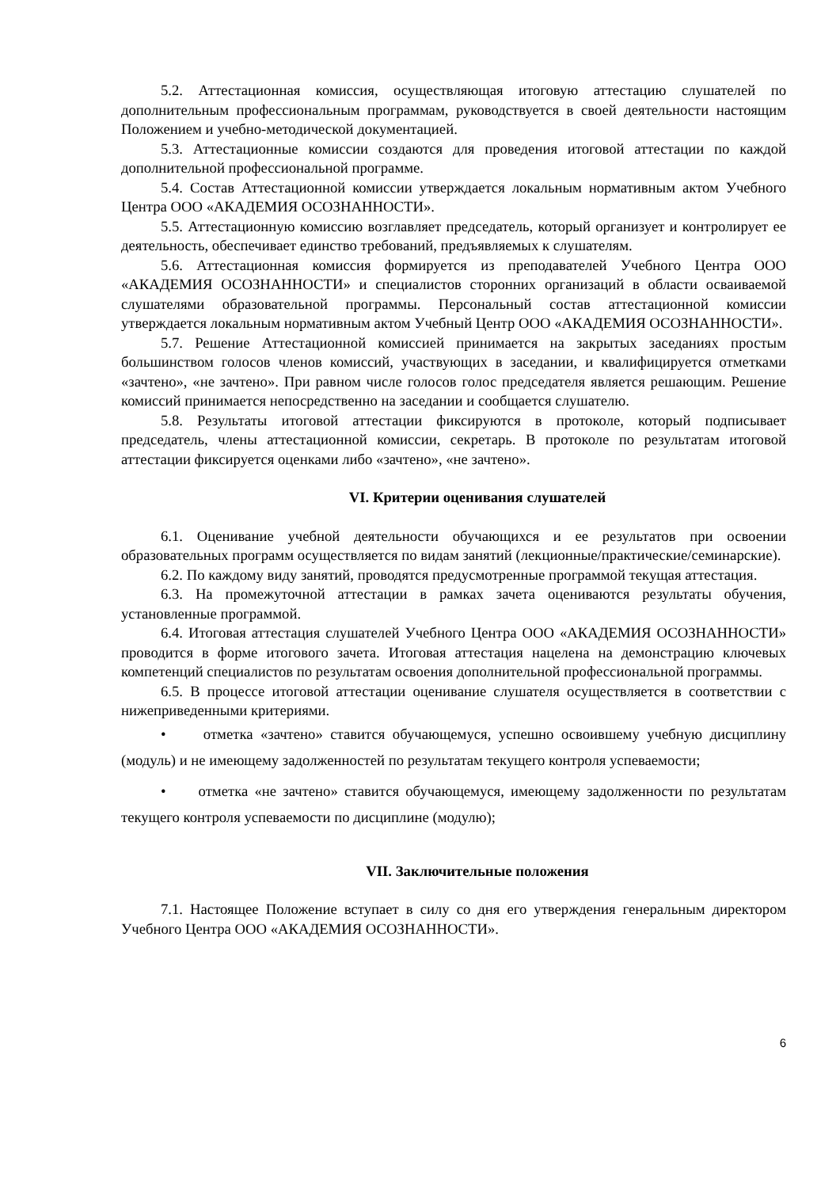5.2. Аттестационная комиссия, осуществляющая итоговую аттестацию слушателей по дополнительным профессиональным программам, руководствуется в своей деятельности настоящим Положением и учебно-методической документацией.
5.3. Аттестационные комиссии создаются для проведения итоговой аттестации по каждой дополнительной профессиональной программе.
5.4. Состав Аттестационной комиссии утверждается локальным нормативным актом Учебного Центра ООО «АКАДЕМИЯ ОСОЗНАННОСТИ».
5.5. Аттестационную комиссию возглавляет председатель, который организует и контролирует ее деятельность, обеспечивает единство требований, предъявляемых к слушателям.
5.6. Аттестационная комиссия формируется из преподавателей Учебного Центра ООО «АКАДЕМИЯ ОСОЗНАННОСТИ» и специалистов сторонних организаций в области осваиваемой слушателями образовательной программы. Персональный состав аттестационной комиссии утверждается локальным нормативным актом Учебный Центр ООО «АКАДЕМИЯ ОСОЗНАННОСТИ».
5.7. Решение Аттестационной комиссией принимается на закрытых заседаниях простым большинством голосов членов комиссий, участвующих в заседании, и квалифицируется отметками «зачтено», «не зачтено». При равном числе голосов голос председателя является решающим. Решение комиссий принимается непосредственно на заседании и сообщается слушателю.
5.8. Результаты итоговой аттестации фиксируются в протоколе, который подписывает председатель, члены аттестационной комиссии, секретарь. В протоколе по результатам итоговой аттестации фиксируется оценками либо «зачтено», «не зачтено».
VI. Критерии оценивания слушателей
6.1. Оценивание учебной деятельности обучающихся и ее результатов при освоении образовательных программ осуществляется по видам занятий (лекционные/практические/семинарские).
6.2. По каждому виду занятий, проводятся предусмотренные программой текущая аттестация.
6.3. На промежуточной аттестации в рамках зачета оцениваются результаты обучения, установленные программой.
6.4. Итоговая аттестация слушателей Учебного Центра ООО «АКАДЕМИЯ ОСОЗНАННОСТИ» проводится в форме итогового зачета. Итоговая аттестация нацелена на демонстрацию ключевых компетенций специалистов по результатам освоения дополнительной профессиональной программы.
6.5. В процессе итоговой аттестации оценивание слушателя осуществляется в соответствии с нижеприведенными критериями.
• отметка «зачтено» ставится обучающемуся, успешно освоившему учебную дисциплину (модуль) и не имеющему задолженностей по результатам текущего контроля успеваемости;
• отметка «не зачтено» ставится обучающемуся, имеющему задолженности по результатам текущего контроля успеваемости по дисциплине (модулю);
VII. Заключительные положения
7.1. Настоящее Положение вступает в силу со дня его утверждения генеральным директором Учебного Центра ООО «АКАДЕМИЯ ОСОЗНАННОСТИ».
6